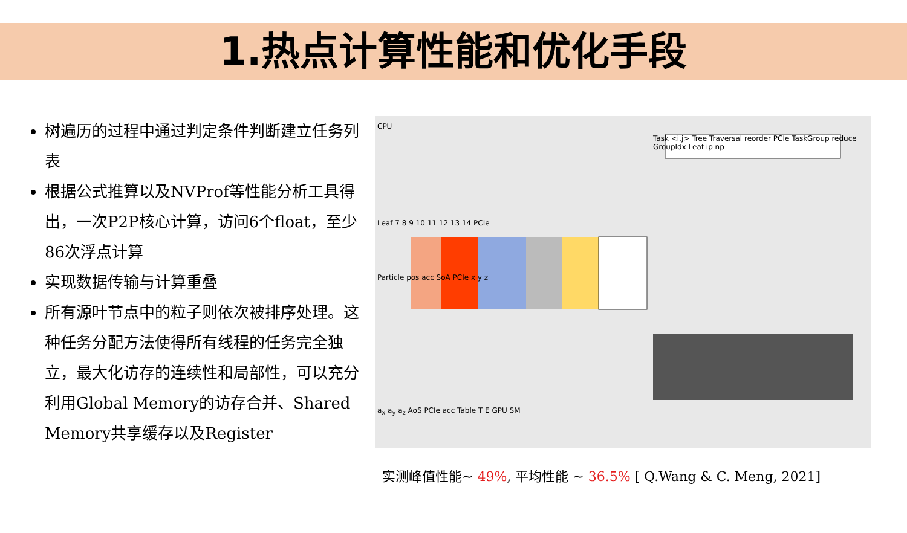1.热点计算性能和优化手段
树遍历的过程中通过判定条件判断建立任务列表
根据公式推算以及NVProf等性能分析工具得出，一次P2P核心计算，访问6个float，至少86次浮点计算
实现数据传输与计算重叠
所有源叶节点中的粒子则依次被排序处理。这种任务分配方法使得所有线程的任务完全独立，最大化访存的连续性和局部性，可以充分利用Global Memory的访存合并、Shared Memory共享缓存以及Register
CPU
Task <i,j> Tree Traversal reorder PCIe TaskGroup reduce GroupIdx Leaf ip np
Leaf 7 8 9 10 11 12 13 14 PCIe
Particle pos acc SoA PCIe x y z
a<sub>x</sub> a<sub>y</sub> a<sub>z</sub> AoS PCIe acc Table T E GPU SM
实测峰值性能~ 49%, 平均性能 ~ 36.5% [ Q.Wang & C. Meng, 2021]